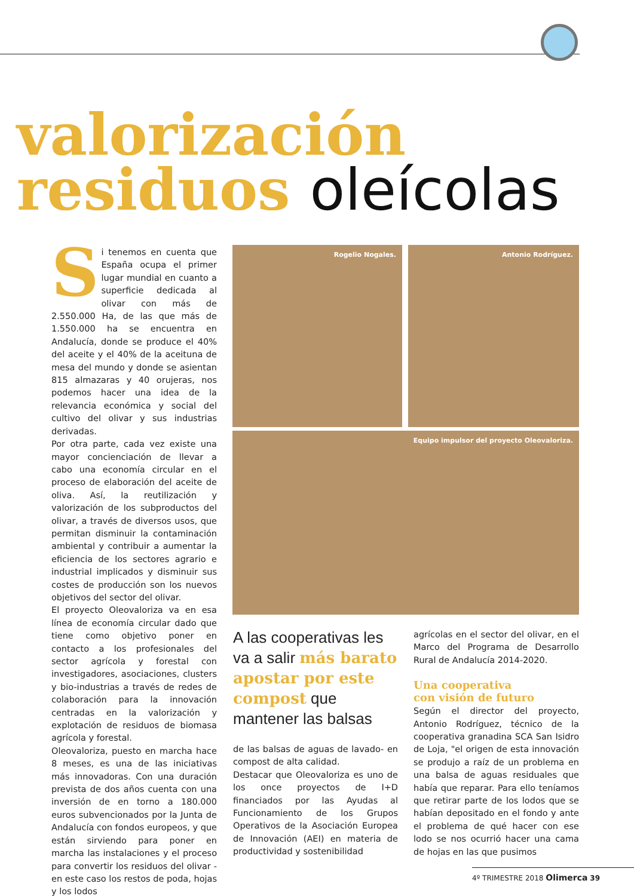valorización
residuos oleícolas
S
i tenemos en cuenta que España ocupa el primer lugar mundial en cuanto a superficie dedicada al olivar con más de 2.550.000 Ha, de las que más de 1.550.000 ha se encuentra en Andalucía, donde se produce el 40% del aceite y el 40% de la aceituna de mesa del mundo y donde se asientan 815 almazaras y 40 orujeras, nos podemos hacer una idea de la relevancia económica y social del cultivo del olivar y sus industrias derivadas.
Por otra parte, cada vez existe una mayor concienciación de llevar a cabo una economía circular en el proceso de elaboración del aceite de oliva. Así, la reutilización y valorización de los subproductos del olivar, a través de diversos usos, que permitan disminuir la contaminación ambiental y contribuir a aumentar la eficiencia de los sectores agrario e industrial implicados y disminuir sus costes de producción son los nuevos objetivos del sector del olivar.
El proyecto Oleovaloriza va en esa línea de economía circular dado que tiene como objetivo poner en contacto a los profesionales del sector agrícola y forestal con investigadores, asociaciones, clusters y bio-industrias a través de redes de colaboración para la innovación centradas en la valorización y explotación de residuos de biomasa agrícola y forestal.
Oleovaloriza, puesto en marcha hace 8 meses, es una de las iniciativas más innovadoras. Con una duración prevista de dos años cuenta con una inversión de en torno a 180.000 euros subvencionados por la Junta de Andalucía con fondos europeos, y que están sirviendo para poner en marcha las instalaciones y el proceso para convertir los residuos del olivar -en este caso los restos de poda, hojas y los lodos
Rogelio Nogales. Antonio Rodríguez.
Equipo impulsor del proyecto Oleovaloriza.
A las cooperativas les va a salir más barato apostar por este compost que mantener las balsas
de las balsas de aguas de lavado- en compost de alta calidad.
Destacar que Oleovaloriza es uno de los once proyectos de I+D financiados por las Ayudas al Funcionamiento de los Grupos Operativos de la Asociación Europea de Innovación (AEI) en materia de productividad y sostenibilidad
agrícolas en el sector del olivar, en el Marco del Programa de Desarrollo Rural de Andalucía 2014-2020.
Una cooperativa
con visión de futuro
Según el director del proyecto, Antonio Rodríguez, técnico de la cooperativa granadina SCA San Isidro de Loja, "el origen de esta innovación se produjo a raíz de un problema en una balsa de aguas residuales que había que reparar. Para ello teníamos que retirar parte de los lodos que se habían depositado en el fondo y ante el problema de qué hacer con ese lodo se nos ocurrió hacer una cama de hojas en las que pusimos
4º TRIMESTRE 2018 Olimerca 39